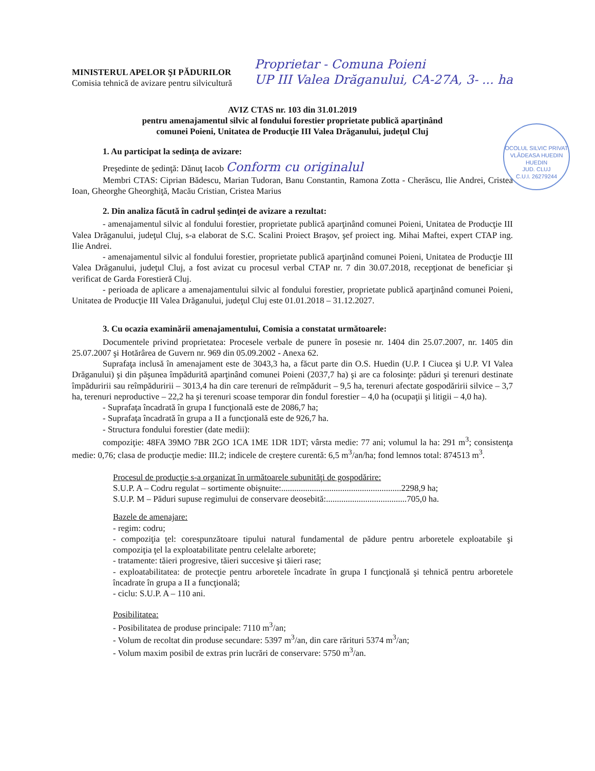MINISTERUL APELOR ŞI PĂDURILOR
Comisia tehnică de avizare pentru silvicultură
Proprietar - Comuna Poieni
UP III Valea Drăganului, CA-27A, 3- ... ha
OCOLUL SILVIC PRIVAT VLĂDEASA HUEDIN
HUEDIN
JUD. CLUJ
C.U.I. 26279244
AVIZ CTAS nr. 103 din 31.01.2019
pentru amenajamentul silvic al fondului forestier proprietate publică aparţinând
comunei Poieni, Unitatea de Producţie III Valea Drăganului, judeţul Cluj
1. Au participat la sedinţa de avizare:
Preşedinte de şedinţă: Dănuţ Iacob Conform cu originalul
Membri CTAS: Ciprian Bădescu, Marian Tudoran, Banu Constantin, Ramona Zotta - Cherăscu, Ilie Andrei, Cristea Ioan, Gheorghe Gheorghiţă, Macău Cristian, Cristea Marius
2. Din analiza făcută în cadrul şedinţei de avizare a rezultat:
- amenajamentul silvic al fondului forestier, proprietate publică aparţinând comunei Poieni, Unitatea de Producţie III Valea Drăganului, judeţul Cluj, s-a elaborat de S.C. Scalini Proiect Braşov, şef proiect ing. Mihai Maftei, expert CTAP ing. Ilie Andrei.
- amenajamentul silvic al fondului forestier, proprietate publică aparţinând comunei Poieni, Unitatea de Producţie III Valea Drăganului, judeţul Cluj, a fost avizat cu procesul verbal CTAP nr. 7 din 30.07.2018, recepţionat de beneficiar şi verificat de Garda Forestieră Cluj.
- perioada de aplicare a amenajamentului silvic al fondului forestier, proprietate publică aparţinând comunei Poieni, Unitatea de Producţie III Valea Drăganului, judeţul Cluj este 01.01.2018 – 31.12.2027.
3. Cu ocazia examinării amenajamentului, Comisia a constatat următoarele:
Documentele privind proprietatea: Procesele verbale de punere în posesie nr. 1404 din 25.07.2007, nr. 1405 din 25.07.2007 şi Hotărârea de Guvern nr. 969 din 05.09.2002 - Anexa 62.
Suprafaţa inclusă în amenajament este de 3043,3 ha, a făcut parte din O.S. Huedin (U.P. I Ciucea şi U.P. VI Valea Drăganului) şi din păşunea împădurită aparţinând comunei Poieni (2037,7 ha) şi are ca folosinţe: păduri şi terenuri destinate împăduririi sau reîmpăduririi – 3013,4 ha din care terenuri de reîmpădurit – 9,5 ha, terenuri afectate gospodăririi silvice – 3,7 ha, terenuri neproductive – 22,2 ha şi terenuri scoase temporar din fondul forestier – 4,0 ha (ocupaţii şi litigii – 4,0 ha).
- Suprafaţa încadrată în grupa I funcţională este de 2086,7 ha;
- Suprafaţa încadrată în grupa a II a funcţională este de 926,7 ha.
- Structura fondului forestier (date medii):
compoziţie: 48FA 39MO 7BR 2GO 1CA 1ME 1DR 1DT; vârsta medie: 77 ani; volumul la ha: 291 m<sup>3</sup>; consistenţa medie: 0,76; clasa de producţie medie: III.2; indicele de creştere curentă: 6,5 m<sup>3</sup>/an/ha; fond lemnos total: 874513 m<sup>3</sup>.
Procesul de producţie s-a organizat în următoarele subunităţi de gospodărire:
S.U.P. A – Codru regulat – sortimente obişnuite:.......................................................2298,9 ha;
S.U.P. M – Păduri supuse regimului de conservare deosebită:.....................................705,0 ha.
Bazele de amenajare:
- regim: codru;
- compoziţia ţel: corespunzătoare tipului natural fundamental de pădure pentru arboretele exploatabile şi compoziţia ţel la exploatabilitate pentru celelalte arborete;
- tratamente: tăieri progresive, tăieri succesive şi tăieri rase;
- exploatabilitatea: de protecţie pentru arboretele încadrate în grupa I funcţională şi tehnică pentru arboretele încadrate în grupa a II a funcţională;
- ciclu: S.U.P. A – 110 ani.
Posibilitatea:
- Posibilitatea de produse principale: 7110 m<sup>3</sup>/an;
- Volum de recoltat din produse secundare: 5397 m<sup>3</sup>/an, din care rărituri 5374 m<sup>3</sup>/an;
- Volum maxim posibil de extras prin lucrări de conservare: 5750 m<sup>3</sup>/an.